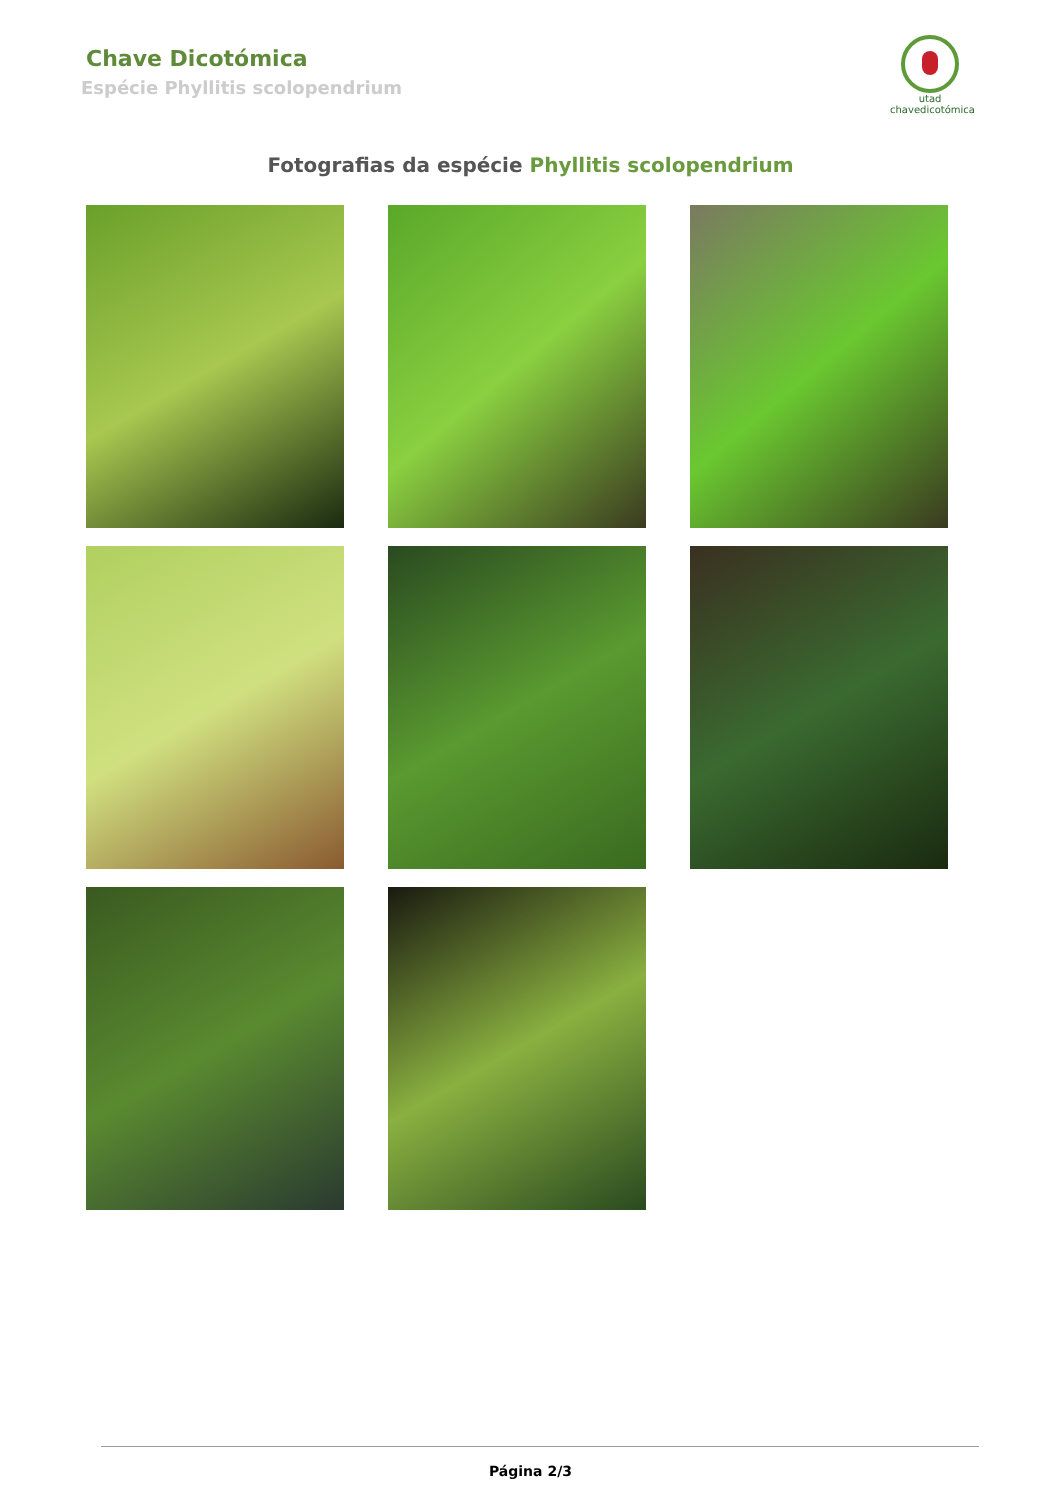Chave Dicotómica
Espécie Phyllitis scolopendrium
utad
chavedicotómica
Fotografias da espécie Phyllitis scolopendrium
Página 2/3